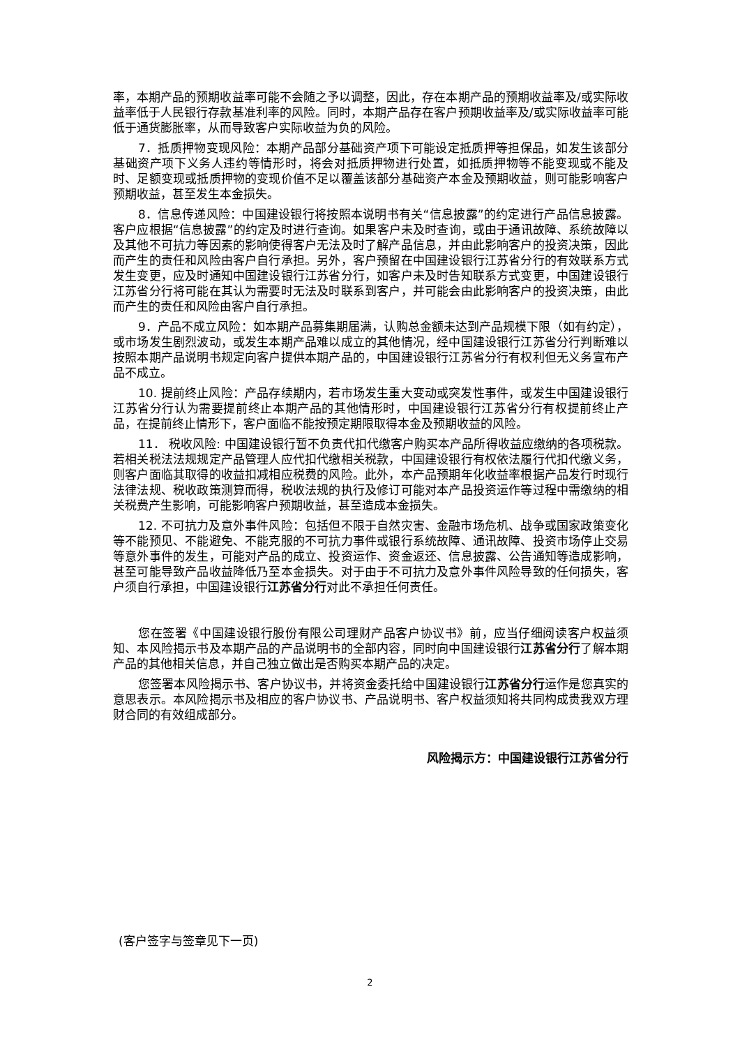率，本期产品的预期收益率可能不会随之予以调整，因此，存在本期产品的预期收益率及/或实际收益率低于人民银行存款基准利率的风险。同时，本期产品存在客户预期收益率及/或实际收益率可能低于通货膨胀率，从而导致客户实际收益为负的风险。
7．抵质押物变现风险：本期产品部分基础资产项下可能设定抵质押等担保品，如发生该部分基础资产项下义务人违约等情形时，将会对抵质押物进行处置，如抵质押物等不能变现或不能及时、足额变现或抵质押物的变现价值不足以覆盖该部分基础资产本金及预期收益，则可能影响客户预期收益，甚至发生本金损失。
8．信息传递风险：中国建设银行将按照本说明书有关“信息披露”的约定进行产品信息披露。客户应根据“信息披露”的约定及时进行查询。如果客户未及时查询，或由于通讯故障、系统故障以及其他不可抗力等因素的影响使得客户无法及时了解产品信息，并由此影响客户的投资决策，因此而产生的责任和风险由客户自行承担。另外，客户预留在中国建设银行江苏省分行的有效联系方式发生变更，应及时通知中国建设银行江苏省分行，如客户未及时告知联系方式变更，中国建设银行江苏省分行将可能在其认为需要时无法及时联系到客户，并可能会由此影响客户的投资决策，由此而产生的责任和风险由客户自行承担。
9．产品不成立风险：如本期产品募集期届满，认购总金额未达到产品规模下限（如有约定），或市场发生剧烈波动，或发生本期产品难以成立的其他情况，经中国建设银行江苏省分行判断难以按照本期产品说明书规定向客户提供本期产品的，中国建设银行江苏省分行有权利但无义务宣布产品不成立。
10. 提前终止风险：产品存续期内，若市场发生重大变动或突发性事件，或发生中国建设银行江苏省分行认为需要提前终止本期产品的其他情形时，中国建设银行江苏省分行有权提前终止产品，在提前终止情形下，客户面临不能按预定期限取得本金及预期收益的风险。
11． 税收风险: 中国建设银行暂不负责代扣代缴客户购买本产品所得收益应缴纳的各项税款。若相关税法法规规定产品管理人应代扣代缴相关税款，中国建设银行有权依法履行代扣代缴义务，则客户面临其取得的收益扣减相应税费的风险。此外，本产品预期年化收益率根据产品发行时现行法律法规、税收政策测算而得，税收法规的执行及修订可能对本产品投资运作等过程中需缴纳的相关税费产生影响，可能影响客户预期收益，甚至造成本金损失。
12. 不可抗力及意外事件风险：包括但不限于自然灾害、金融市场危机、战争或国家政策变化等不能预见、不能避免、不能克服的不可抗力事件或银行系统故障、通讯故障、投资市场停止交易等意外事件的发生，可能对产品的成立、投资运作、资金返还、信息披露、公告通知等造成影响，甚至可能导致产品收益降低乃至本金损失。对于由于不可抗力及意外事件风险导致的任何损失，客户须自行承担，中国建设银行江苏省分行对此不承担任何责任。
您在签署《中国建设银行股份有限公司理财产品客户协议书》前，应当仔细阅读客户权益须知、本风险揭示书及本期产品的产品说明书的全部内容，同时向中国建设银行江苏省分行了解本期产品的其他相关信息，并自己独立做出是否购买本期产品的决定。
您签署本风险揭示书、客户协议书，并将资金委托给中国建设银行江苏省分行运作是您真实的意思表示。本风险揭示书及相应的客户协议书、产品说明书、客户权益须知将共同构成贵我双方理财合同的有效组成部分。
风险揭示方：中国建设银行江苏省分行
(客户签字与签章见下一页)
2